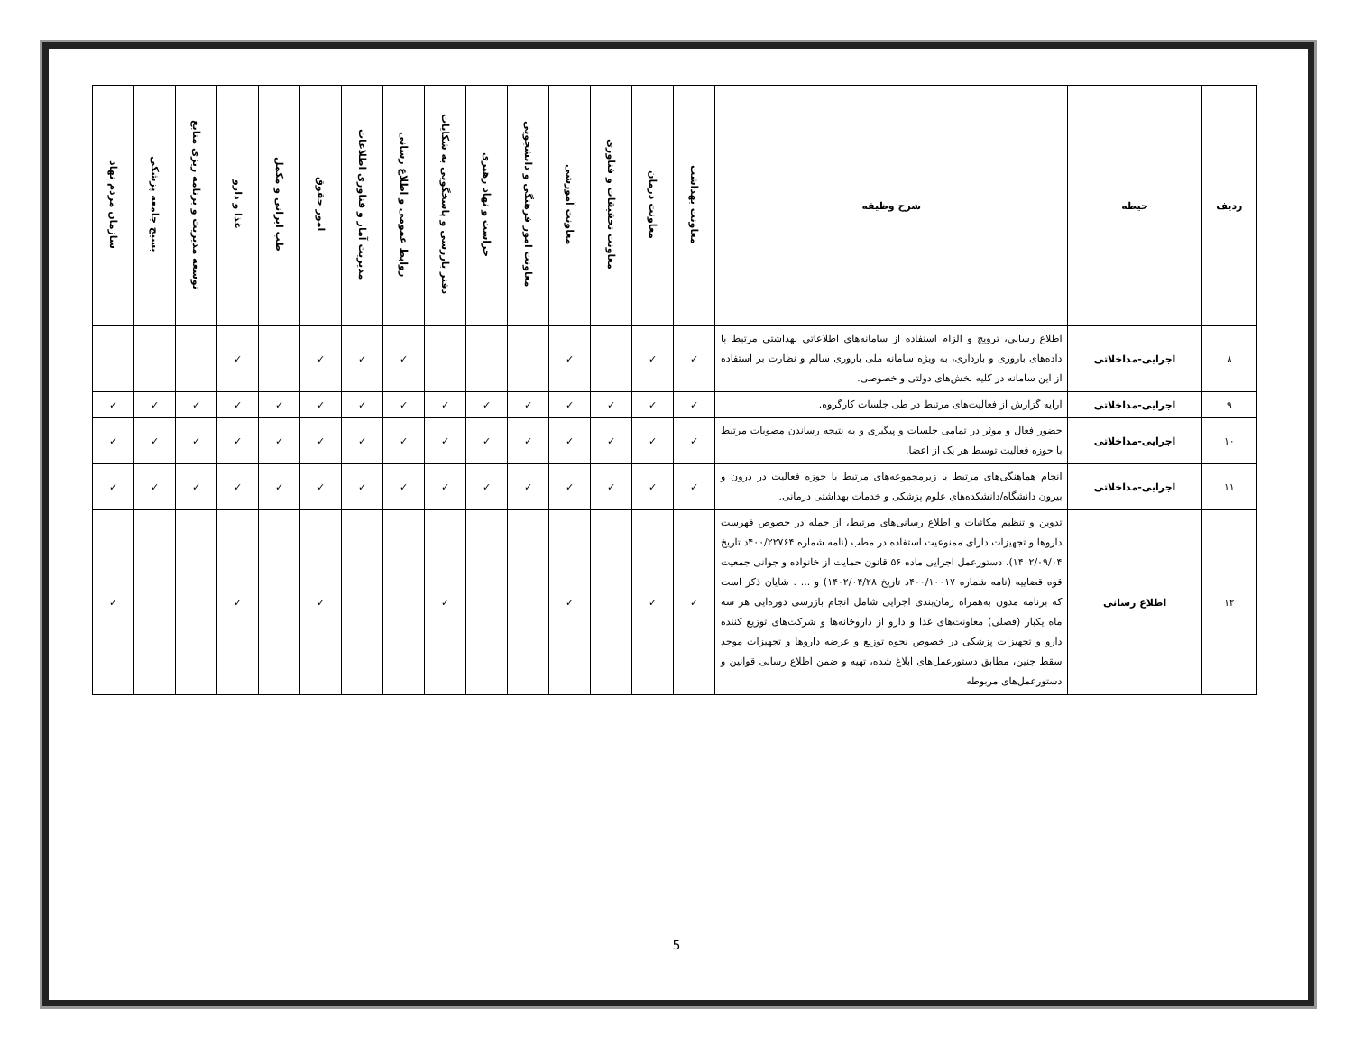| ردیف | حیطه | شرح وظیفه | معاونت بهداشت | معاونت درمان | معاونت تحقیقات و فناوری | معاونت آموزشی | معاونت امور فرهنگی و دانشجویی | حراست و نهاد رهبری | دفتر بازرسی و پاسخگویی به شکایات | روابط عمومی و اطلاع رسانی | مدیریت آمار و فناوری اطلاعات | امور حقوق | طب ایرانی و مکمل | غذا و دارو | توسعه مدیریت و برنامه ریزی منابع | بسیج جامعه پزشکی | سازمان مردم نهاد |
| --- | --- | --- | --- | --- | --- | --- | --- | --- | --- | --- | --- | --- | --- | --- | --- | --- | --- |
| ۸ | اجرایی-مداخلاتی | اطلاع رسانی، ترویج و الزام استفاده از سامانه‌های اطلاعاتی بهداشتی مرتبط با داده‌های باروری و بارداری، به ویژه سامانه ملی باروری سالم و نظارت بر استفاده از این سامانه در کلیه بخش‌های دولتی و خصوصی. | ✓ | ✓ | | ✓ | | | | ✓ | ✓ | ✓ | | ✓ | | | |
| ۹ | اجرایی-مداخلاتی | ارایه گزارش از فعالیت‌های مرتبط در طی جلسات کارگروه. | ✓ | ✓ | ✓ | ✓ | ✓ | ✓ | ✓ | ✓ | ✓ | ✓ | ✓ | ✓ | ✓ | ✓ | ✓ |
| ۱۰ | اجرایی-مداخلاتی | حضور فعال و موثر در تمامی جلسات و پیگیری و به نتیجه رساندن مصوبات مرتبط با حوزه فعالیت توسط هر یک از اعضا. | ✓ | ✓ | ✓ | ✓ | ✓ | ✓ | ✓ | ✓ | ✓ | ✓ | ✓ | ✓ | ✓ | ✓ | ✓ |
| ۱۱ | اجرایی-مداخلاتی | انجام هماهنگی‌های مرتبط با زیرمجموعه‌های مرتبط با حوزه فعالیت در درون و بیرون دانشگاه/دانشکده‌های علوم پزشکی و خدمات بهداشتی درمانی. | ✓ | ✓ | ✓ | ✓ | ✓ | ✓ | ✓ | ✓ | ✓ | ✓ | ✓ | ✓ | ✓ | ✓ | ✓ |
| ۱۲ | اطلاع رسانی | تدوین و تنظیم مکاتبات و اطلاع رسانی‌های مرتبط، از جمله در خصوص فهرست داروها و تجهیزات دارای ممنوعیت استفاده در مطب (نامه شماره ۴۰۰/۲۲۷۶۴د تاریخ ۱۴۰۲/۰۹/۰۴)، دستورعمل اجرایی ماده ۵۶ قانون حمایت از خانواده و جوانی جمعیت قوه قضاییه (نامه شماره ۴۰۰/۱۰۰۱۷د تاریخ ۱۴۰۲/۰۴/۲۸) و ... . شایان ذکر است که برنامه مدون به‌همراه زمان‌بندی اجرایی شامل انجام بازرسی دوره‌ایی هر سه ماه یکبار (فصلی) معاونت‌های غذا و دارو از داروخانه‌ها و شرکت‌های توزیع کننده دارو و تجهیزات پزشکی در خصوص نحوه توزیع و عرضه داروها و تجهیزات موجد سقط جنین، مطابق دستورعمل‌های ابلاغ شده، تهیه و ضمن اطلاع رسانی قوانین و دستورعمل‌های مربوطه | ✓ | ✓ | | ✓ | | | ✓ | | | ✓ | | ✓ | | | ✓ |
5